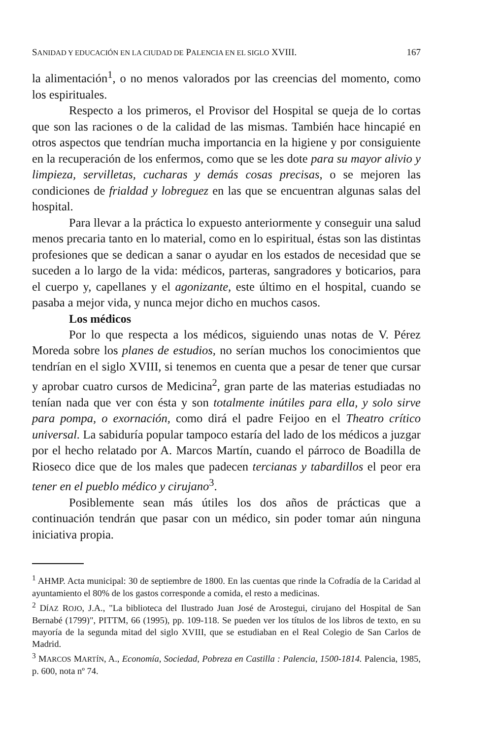SANIDAD Y EDUCACIÓN EN LA CIUDAD DE PALENCIA EN EL SIGLO XVIII. 167
la alimentación<sup>1</sup>, o no menos valorados por las creencias del momento, como los espirituales.
Respecto a los primeros, el Provisor del Hospital se queja de lo cortas que son las raciones o de la calidad de las mismas. También hace hincapié en otros aspectos que tendrían mucha importancia en la higiene y por consiguiente en la recuperación de los enfermos, como que se les dote para su mayor alivio y limpieza, servilletas, cucharas y demás cosas precisas, o se mejoren las condiciones de frialdad y lobreguez en las que se encuentran algunas salas del hospital.
Para llevar a la práctica lo expuesto anteriormente y conseguir una salud menos precaria tanto en lo material, como en lo espiritual, éstas son las distintas profesiones que se dedican a sanar o ayudar en los estados de necesidad que se suceden a lo largo de la vida: médicos, parteras, sangradores y boticarios, para el cuerpo y, capellanes y el agonizante, este último en el hospital, cuando se pasaba a mejor vida, y nunca mejor dicho en muchos casos.
Los médicos
Por lo que respecta a los médicos, siguiendo unas notas de V. Pérez Moreda sobre los planes de estudios, no serían muchos los conocimientos que tendrían en el siglo XVIII, si tenemos en cuenta que a pesar de tener que cursar y aprobar cuatro cursos de Medicina<sup>2</sup>, gran parte de las materias estudiadas no tenían nada que ver con ésta y son totalmente inútiles para ella, y solo sirve para pompa, o exornación, como dirá el padre Feijoo en el Theatro crítico universal. La sabiduría popular tampoco estaría del lado de los médicos a juzgar por el hecho relatado por A. Marcos Martín, cuando el párroco de Boadilla de Rioseco dice que de los males que padecen tercianas y tabardillos el peor era tener en el pueblo médico y cirujano<sup>3</sup>.
Posiblemente sean más útiles los dos años de prácticas que a continuación tendrán que pasar con un médico, sin poder tomar aún ninguna iniciativa propia.
<sup>1</sup> AHMP. Acta municipal: 30 de septiembre de 1800. En las cuentas que rinde la Cofradía de la Caridad al ayuntamiento el 80% de los gastos corresponde a comida, el resto a medicinas.
<sup>2</sup> DÍAZ ROJO, J.A., "La biblioteca del Ilustrado Juan José de Arostegui, cirujano del Hospital de San Bernabé (1799)", PITTM, 66 (1995), pp. 109-118. Se pueden ver los títulos de los libros de texto, en su mayoría de la segunda mitad del siglo XVIII, que se estudiaban en el Real Colegio de San Carlos de Madrid.
<sup>3</sup> MARCOS MARTÍN, A., Economía, Sociedad, Pobreza en Castilla : Palencia, 1500-1814. Palencia, 1985, p. 600, nota nº 74.